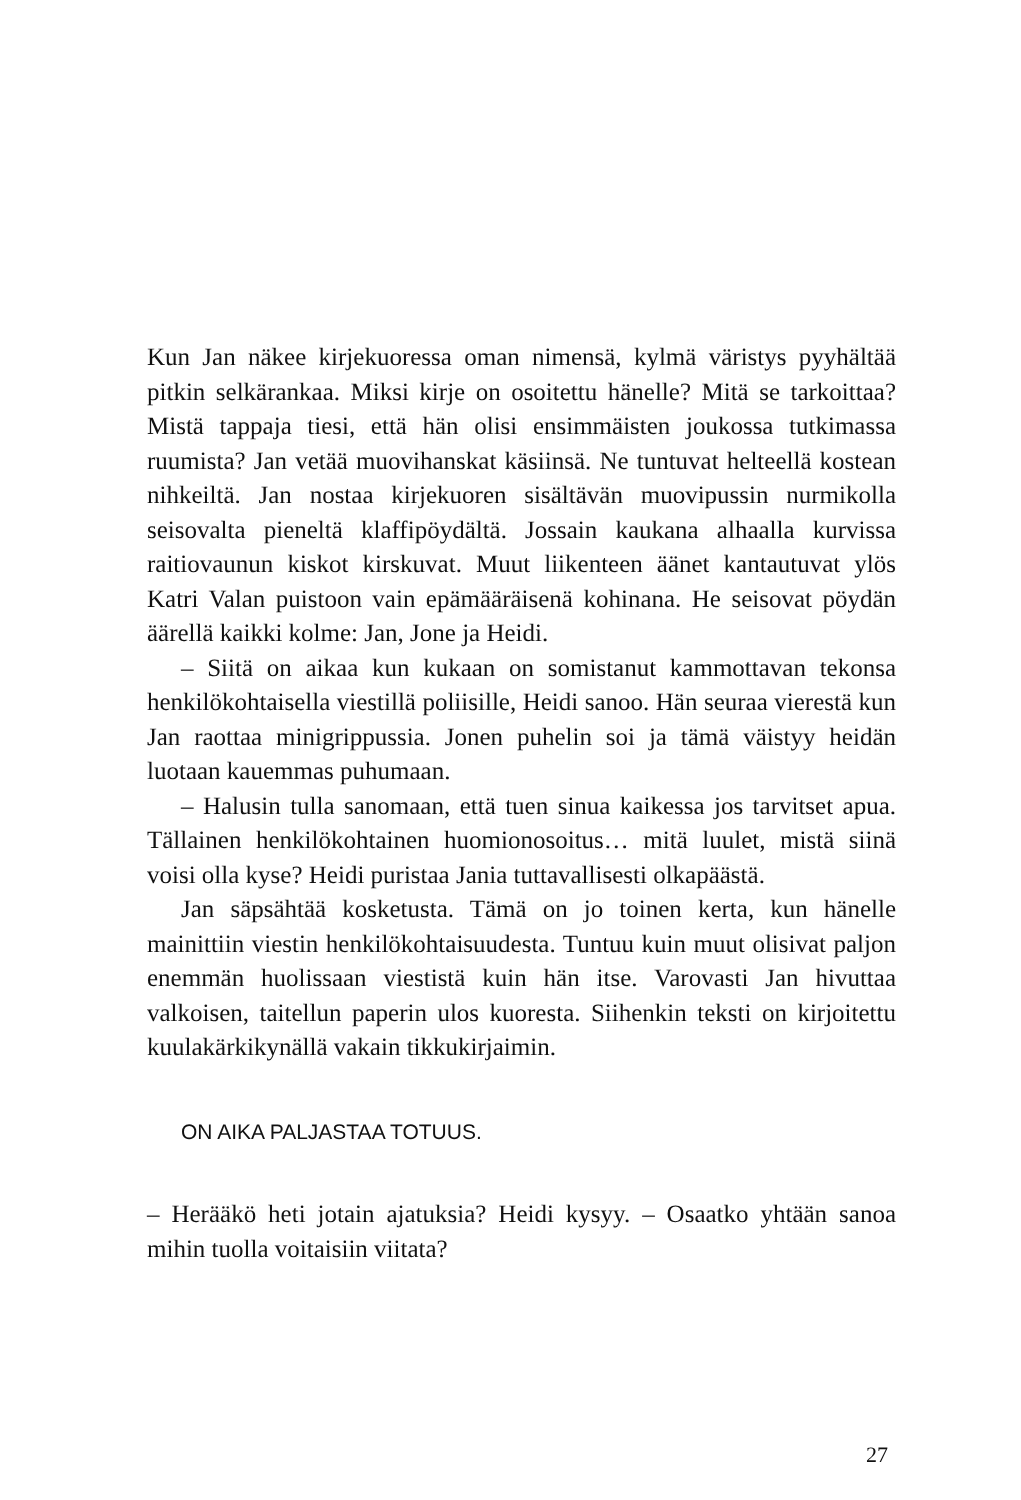Kun Jan näkee kirjekuoressa oman nimensä, kylmä väristys pyyhältää pitkin selkärankaa. Miksi kirje on osoitettu hänelle? Mitä se tarkoittaa? Mistä tappaja tiesi, että hän olisi ensimmäisten joukossa tutkimassa ruumista? Jan vetää muovihanskat käsiinsä. Ne tuntuvat helteellä kostean nihkeiltä. Jan nostaa kirjekuoren sisältävän muovipussin nurmikolla seisovalta pieneltä klaffipöydältä. Jossain kaukana alhaalla kurvissa raitiovaunun kiskot kirskuvat. Muut liikenteen äänet kantautuvat ylös Katri Valan puistoon vain epämääräisenä kohinana. He seisovat pöydän äärellä kaikki kolme: Jan, Jone ja Heidi.
– Siitä on aikaa kun kukaan on somistanut kammottavan tekonsa henkilökohtaisella viestillä poliisille, Heidi sanoo. Hän seuraa vierestä kun Jan raottaa minigrippussia. Jonen puhelin soi ja tämä väistyy heidän luotaan kauemmas puhumaan.
– Halusin tulla sanomaan, että tuen sinua kaikessa jos tarvitset apua. Tällainen henkilökohtainen huomionosoitus… mitä luulet, mistä siinä voisi olla kyse? Heidi puristaa Jania tuttavallisesti olkapäästä.
Jan säpsähtää kosketusta. Tämä on jo toinen kerta, kun hänelle mainittiin viestin henkilökohtaisuudesta. Tuntuu kuin muut olisivat paljon enemmän huolissaan viestistä kuin hän itse. Varovasti Jan hivuttaa valkoisen, taitellun paperin ulos kuoresta. Siihenkin teksti on kirjoitettu kuulakärkikynällä vakain tikkukirjaimin.
ON AIKA PALJASTAA TOTUUS.
– Herääkö heti jotain ajatuksia? Heidi kysyy. – Osaatko yhtään sanoa mihin tuolla voitaisiin viitata?
27